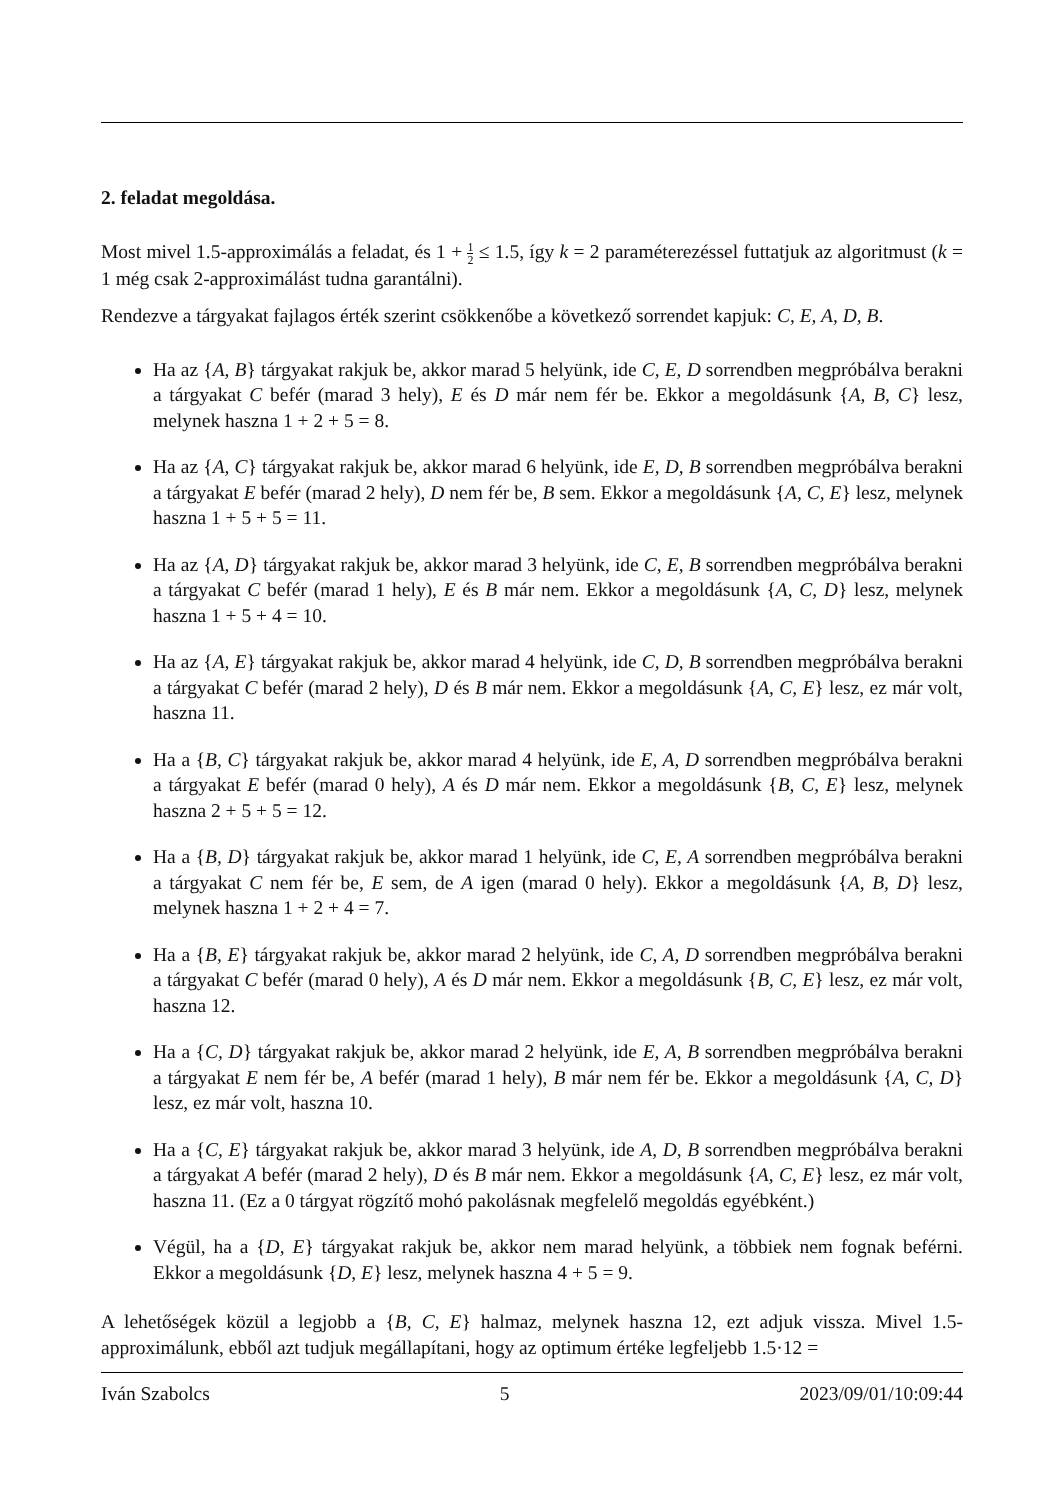2. feladat megoldása.
Most mivel 1.5-approximálás a feladat, és 1 + 1 2 ≤ 1.5, így k = 2 paraméterezéssel futtatjuk az algoritmust (k = 1 még csak 2-approximálást tudna garantálni).
Rendezve a tárgyakat fajlagos érték szerint csökkenőbe a következő sorrendet kapjuk: C, E, A, D, B.
Ha az {A, B} tárgyakat rakjuk be, akkor marad 5 helyünk, ide C, E, D sorrendben megpróbálva berakni a tárgyakat C befér (marad 3 hely), E és D már nem fér be. Ekkor a megoldásunk {A, B, C} lesz, melynek haszna 1 + 2 + 5 = 8.
Ha az {A, C} tárgyakat rakjuk be, akkor marad 6 helyünk, ide E, D, B sorrendben megpróbálva berakni a tárgyakat E befér (marad 2 hely), D nem fér be, B sem. Ekkor a megoldásunk {A, C, E} lesz, melynek haszna 1 + 5 + 5 = 11.
Ha az {A, D} tárgyakat rakjuk be, akkor marad 3 helyünk, ide C, E, B sorrendben megpróbálva berakni a tárgyakat C befér (marad 1 hely), E és B már nem. Ekkor a megoldásunk {A, C, D} lesz, melynek haszna 1 + 5 + 4 = 10.
Ha az {A, E} tárgyakat rakjuk be, akkor marad 4 helyünk, ide C, D, B sorrendben megpróbálva berakni a tárgyakat C befér (marad 2 hely), D és B már nem. Ekkor a megoldásunk {A, C, E} lesz, ez már volt, haszna 11.
Ha a {B, C} tárgyakat rakjuk be, akkor marad 4 helyünk, ide E, A, D sorrendben megpróbálva berakni a tárgyakat E befér (marad 0 hely), A és D már nem. Ekkor a megoldásunk {B, C, E} lesz, melynek haszna 2 + 5 + 5 = 12.
Ha a {B, D} tárgyakat rakjuk be, akkor marad 1 helyünk, ide C, E, A sorrendben megpróbálva berakni a tárgyakat C nem fér be, E sem, de A igen (marad 0 hely). Ekkor a megoldásunk {A, B, D} lesz, melynek haszna 1 + 2 + 4 = 7.
Ha a {B, E} tárgyakat rakjuk be, akkor marad 2 helyünk, ide C, A, D sorrendben megpróbálva berakni a tárgyakat C befér (marad 0 hely), A és D már nem. Ekkor a megoldásunk {B, C, E} lesz, ez már volt, haszna 12.
Ha a {C, D} tárgyakat rakjuk be, akkor marad 2 helyünk, ide E, A, B sorrendben megpróbálva berakni a tárgyakat E nem fér be, A befér (marad 1 hely), B már nem fér be. Ekkor a megoldásunk {A, C, D} lesz, ez már volt, haszna 10.
Ha a {C, E} tárgyakat rakjuk be, akkor marad 3 helyünk, ide A, D, B sorrendben megpróbálva berakni a tárgyakat A befér (marad 2 hely), D és B már nem. Ekkor a megoldásunk {A, C, E} lesz, ez már volt, haszna 11. (Ez a 0 tárgyat rögzítő mohó pakolásnak megfelelő megoldás egyébként.)
Végül, ha a {D, E} tárgyakat rakjuk be, akkor nem marad helyünk, a többiek nem fognak beférni. Ekkor a megoldásunk {D, E} lesz, melynek haszna 4 + 5 = 9.
A lehetőségek közül a legjobb a {B, C, E} halmaz, melynek haszna 12, ezt adjuk vissza. Mivel 1.5-approximálunk, ebből azt tudjuk megállapítani, hogy az optimum értéke legfeljebb 1.5·12 =
Iván Szabolcs 5 2023/09/01/10:09:44